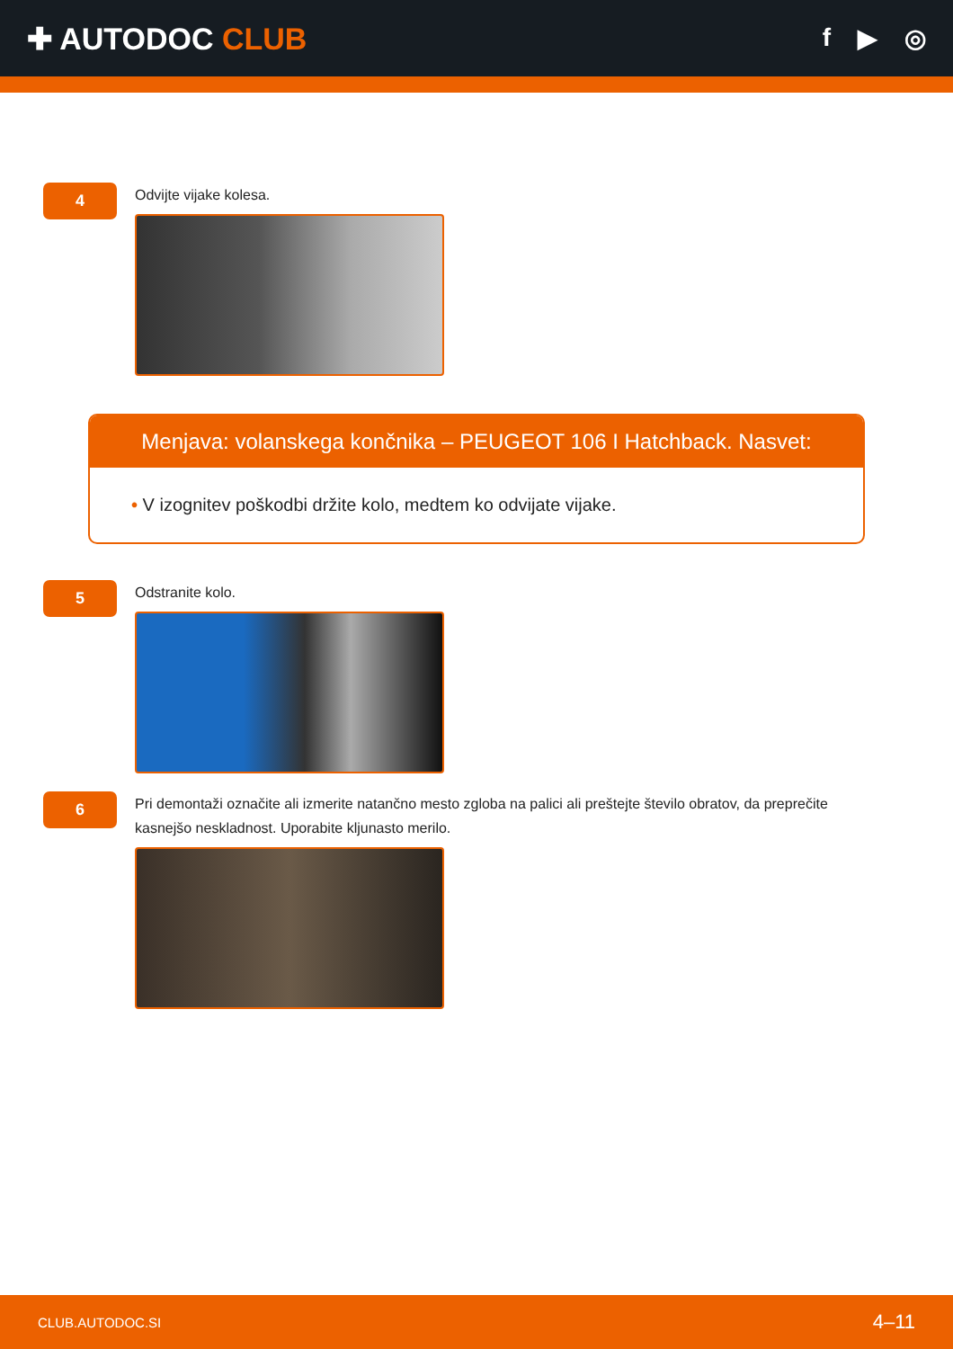✚ AUTODOC CLUB
f ▶ ◎
4
Odvijte vijake kolesa.
Menjava: volanskega končnika – PEUGEOT 106 I Hatchback. Nasvet:
• V izognitev poškodbi držite kolo, medtem ko odvijate vijake.
5
Odstranite kolo.
6
Pri demontaži označite ali izmerite natančno mesto zgloba na palici ali preštejte število obratov, da preprečite kasnejšo neskladnost. Uporabite kljunasto merilo.
CLUB.AUTODOC.SI 4–11